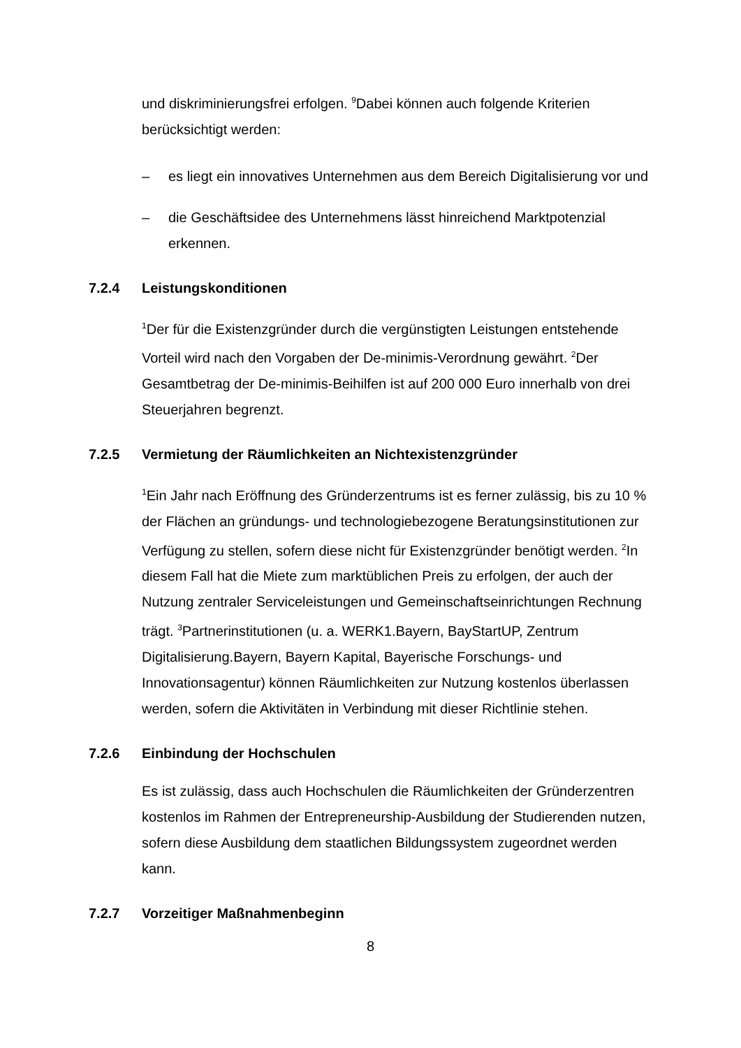und diskriminierungsfrei erfolgen. <sup>9</sup>Dabei können auch folgende Kriterien berücksichtigt werden:
– es liegt ein innovatives Unternehmen aus dem Bereich Digitalisierung vor und
– die Geschäftsidee des Unternehmens lässt hinreichend Marktpotenzial erkennen.
7.2.4 Leistungskonditionen
<sup>1</sup> Der für die Existenzgründer durch die vergünstigten Leistungen entstehende Vorteil wird nach den Vorgaben der De-minimis-Verordnung gewährt. <sup>2</sup>Der Gesamtbetrag der De-minimis-Beihilfen ist auf 200 000 Euro innerhalb von drei Steuerjahren begrenzt.
7.2.5 Vermietung der Räumlichkeiten an Nichtexistenzgründer
<sup>1</sup> Ein Jahr nach Eröffnung des Gründerzentrums ist es ferner zulässig, bis zu 10 % der Flächen an gründungs- und technologiebezogene Beratungsinstitutionen zur Verfügung zu stellen, sofern diese nicht für Existenzgründer benötigt werden. <sup>2</sup>In diesem Fall hat die Miete zum marktüblichen Preis zu erfolgen, der auch der Nutzung zentraler Serviceleistungen und Gemeinschaftseinrichtungen Rechnung trägt. <sup>3</sup>Partnerinstitutionen (u. a. WERK1.Bayern, BayStartUP, Zentrum Digitalisierung.Bayern, Bayern Kapital, Bayerische Forschungs- und Innovationsagentur) können Räumlichkeiten zur Nutzung kostenlos überlassen werden, sofern die Aktivitäten in Verbindung mit dieser Richtlinie stehen.
7.2.6 Einbindung der Hochschulen
Es ist zulässig, dass auch Hochschulen die Räumlichkeiten der Gründerzentren kostenlos im Rahmen der Entrepreneurship-Ausbildung der Studierenden nutzen, sofern diese Ausbildung dem staatlichen Bildungssystem zugeordnet werden kann.
7.2.7 Vorzeitiger Maßnahmenbeginn
8